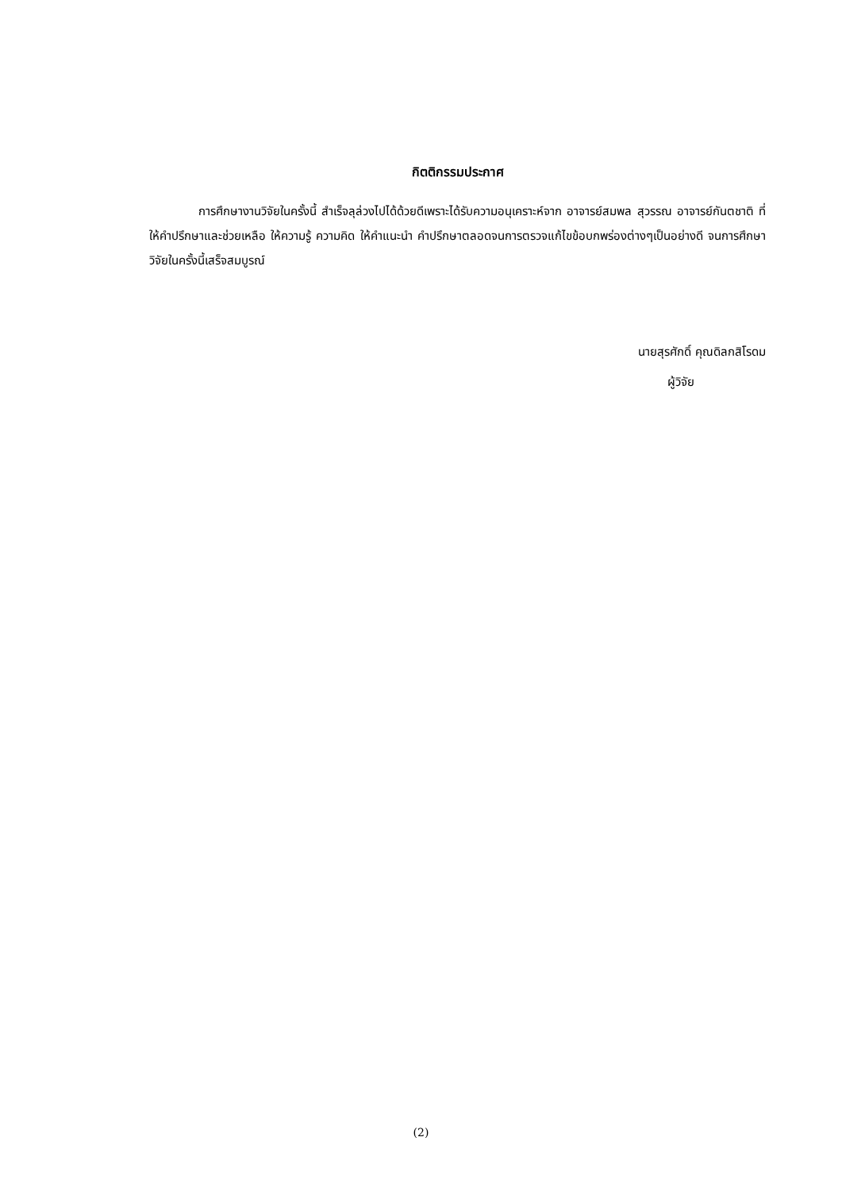กิตติกรรมประกาศ
การศึกษางานวิจัยในครั้งนี้ สำเร็จลุล่วงไปได้ด้วยดีเพราะได้รับความอนุเคราะห์จาก อาจารย์สมพล สุวรรณ อาจารย์กันตชาติ ที่ให้คำปรึกษาและช่วยเหลือ ให้ความรู้ ความคิด ให้คำแนะนำ คำปรึกษาตลอดจนการตรวจแก้ไขข้อบกพร่องต่างๆเป็นอย่างดี จนการศึกษาวิจัยในครั้งนี้เสร็จสมบูรณ์
นายสุรศักดิ์ คุณดิลกสิโรดม
ผู้วิจัย
(2)